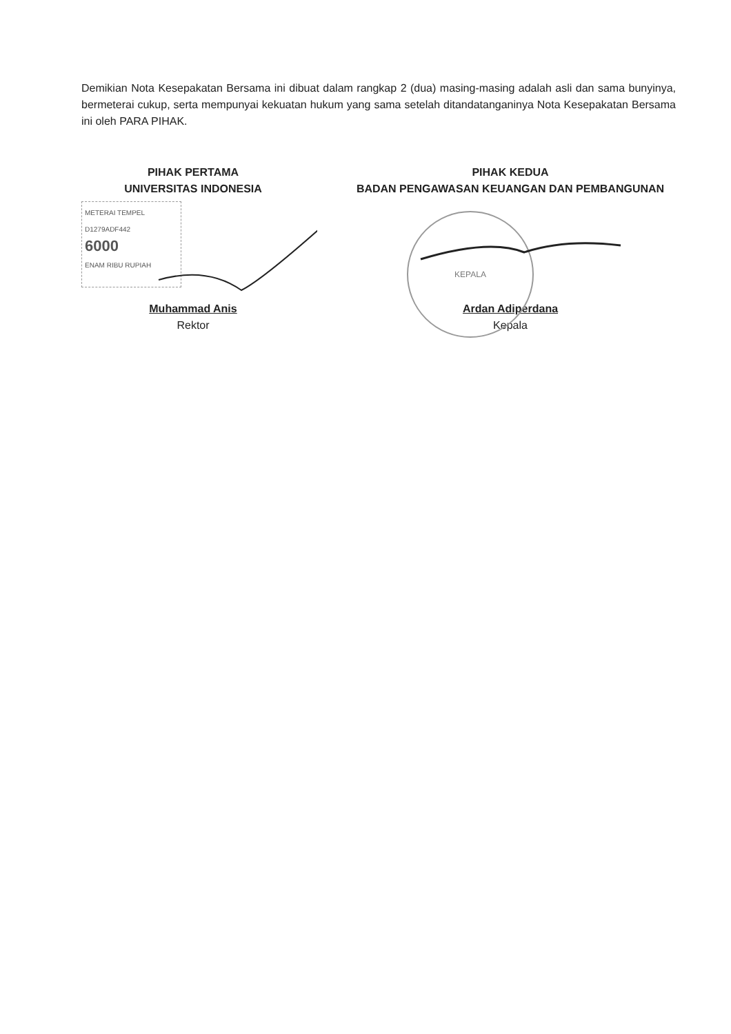Demikian Nota Kesepakatan Bersama ini dibuat dalam rangkap 2 (dua) masing-masing adalah asli dan sama bunyinya, bermeterai cukup, serta mempunyai kekuatan hukum yang sama setelah ditandatanganinya Nota Kesepakatan Bersama ini oleh PARA PIHAK.
PIHAK PERTAMA
UNIVERSITAS INDONESIA
METERAI TEMPEL
D1279ADF442
6000
ENAM RIBU RUPIAH
Muhammad Anis
Rektor
PIHAK KEDUA
BADAN PENGAWASAN KEUANGAN DAN PEMBANGUNAN
KEPALA
Ardan Adiperdana
Kepala